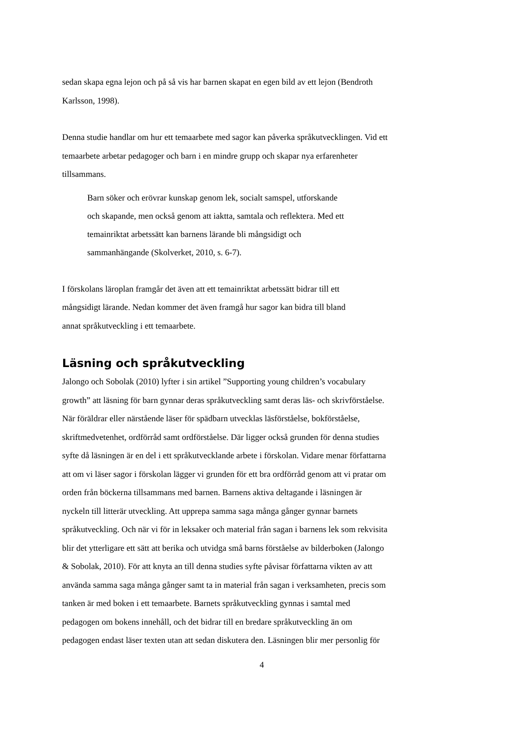sedan skapa egna lejon och på så vis har barnen skapat en egen bild av ett lejon (Bendroth
Karlsson, 1998).
Denna studie handlar om hur ett temaarbete med sagor kan påverka språkutvecklingen. Vid ett
temaarbete arbetar pedagoger och barn i en mindre grupp och skapar nya erfarenheter
tillsammans.
Barn söker och erövrar kunskap genom lek, socialt samspel, utforskande
och skapande, men också genom att iaktta, samtala och reflektera. Med ett
temainriktat arbetssätt kan barnens lärande bli mångsidigt och
sammanhängande (Skolverket, 2010, s. 6-7).
I förskolans läroplan framgår det även att ett temainriktat arbetssätt bidrar till ett
mångsidigt lärande. Nedan kommer det även framgå hur sagor kan bidra till bland
annat språkutveckling i ett temaarbete.
Läsning och språkutveckling
Jalongo och Sobolak (2010) lyfter i sin artikel ”Supporting young children’s vocabulary
growth” att läsning för barn gynnar deras språkutveckling samt deras läs- och skrivförståelse.
När föräldrar eller närstående läser för spädbarn utvecklas läsförståelse, bokförståelse,
skriftmedvetenhet, ordförråd samt ordförståelse. Där ligger också grunden för denna studies
syfte då läsningen är en del i ett språkutvecklande arbete i förskolan. Vidare menar författarna
att om vi läser sagor i förskolan lägger vi grunden för ett bra ordförråd genom att vi pratar om
orden från böckerna tillsammans med barnen. Barnens aktiva deltagande i läsningen är
nyckeln till litterär utveckling. Att upprepa samma saga många gånger gynnar barnets
språkutveckling. Och när vi för in leksaker och material från sagan i barnens lek som rekvisita
blir det ytterligare ett sätt att berika och utvidga små barns förståelse av bilderboken (Jalongo
& Sobolak, 2010). För att knyta an till denna studies syfte påvisar författarna vikten av att
använda samma saga många gånger samt ta in material från sagan i verksamheten, precis som
tanken är med boken i ett temaarbete. Barnets språkutveckling gynnas i samtal med
pedagogen om bokens innehåll, och det bidrar till en bredare språkutveckling än om
pedagogen endast läser texten utan att sedan diskutera den. Läsningen blir mer personlig för
4